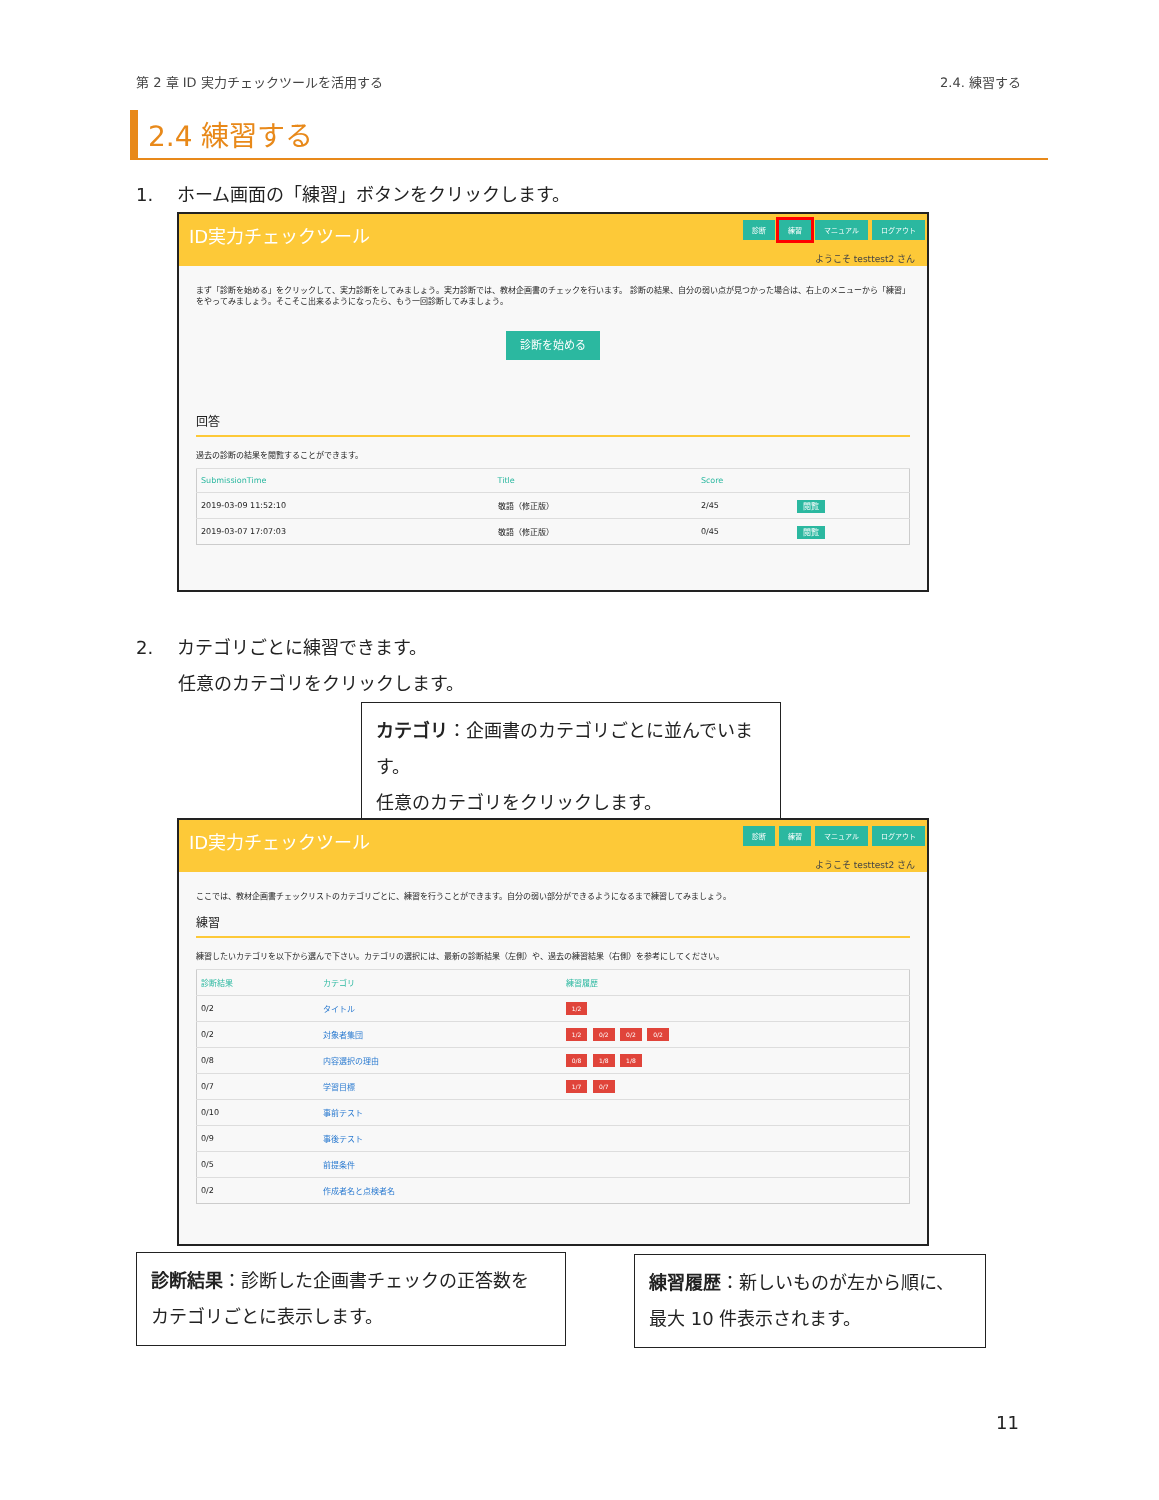第 2 章 ID 実力チェックツールを活用する 2.4. 練習する
2.4 練習する
1.　 ホーム画面の「練習」ボタンをクリックします。
ID実力チェックツール 診断 練習 マニュアル ログアウト
ようこそ testtest2 さん
まず「診断を始める」をクリックして、実力診断をしてみましょう。実力診断では、教材企画書のチェックを行います。 診断の結果、自分の弱い点が見つかった場合は、右上のメニューから「練習」をやってみましょう。そこそこ出来るようになったら、もう一回診断してみましょう。
診断を始める
回答
過去の診断の結果を閲覧することができます。
| SubmissionTime | Title | Score | |
| --- | --- | --- | --- |
| 2019-03-09 11:52:10 | 敬語（修正版） | 2/45 | 閲覧 |
| 2019-03-07 17:07:03 | 敬語（修正版） | 0/45 | 閲覧 |
2.　 カテゴリごとに練習できます。
　　 任意のカテゴリをクリックします。
カテゴリ：企画書のカテゴリごとに並んでいます。
任意のカテゴリをクリックします。
ID実力チェックツール 診断 練習 マニュアル ログアウト
ようこそ testtest2 さん
ここでは、教材企画書チェックリストのカテゴリごとに、練習を行うことができます。自分の弱い部分ができるようになるまで練習してみましょう。
練習
練習したいカテゴリを以下から選んで下さい。カテゴリの選択には、最新の診断結果（左側）や、過去の練習結果（右側）を参考にしてください。
| 診断結果 | カテゴリ | 練習履歴 |
| --- | --- | --- |
| 0/2 | タイトル | 1/2 |
| 0/2 | 対象者集団 | 1/2 0/2 0/2 0/2 |
| 0/8 | 内容選択の理由 | 0/8 1/8 1/8 |
| 0/7 | 学習目標 | 1/7 0/7 |
| 0/10 | 事前テスト | |
| 0/9 | 事後テスト | |
| 0/5 | 前提条件 | |
| 0/2 | 作成者名と点検者名 | |
診断結果：診断した企画書チェックの正答数を
カテゴリごとに表示します。
練習履歴：新しいものが左から順に、
最大 10 件表示されます。
11